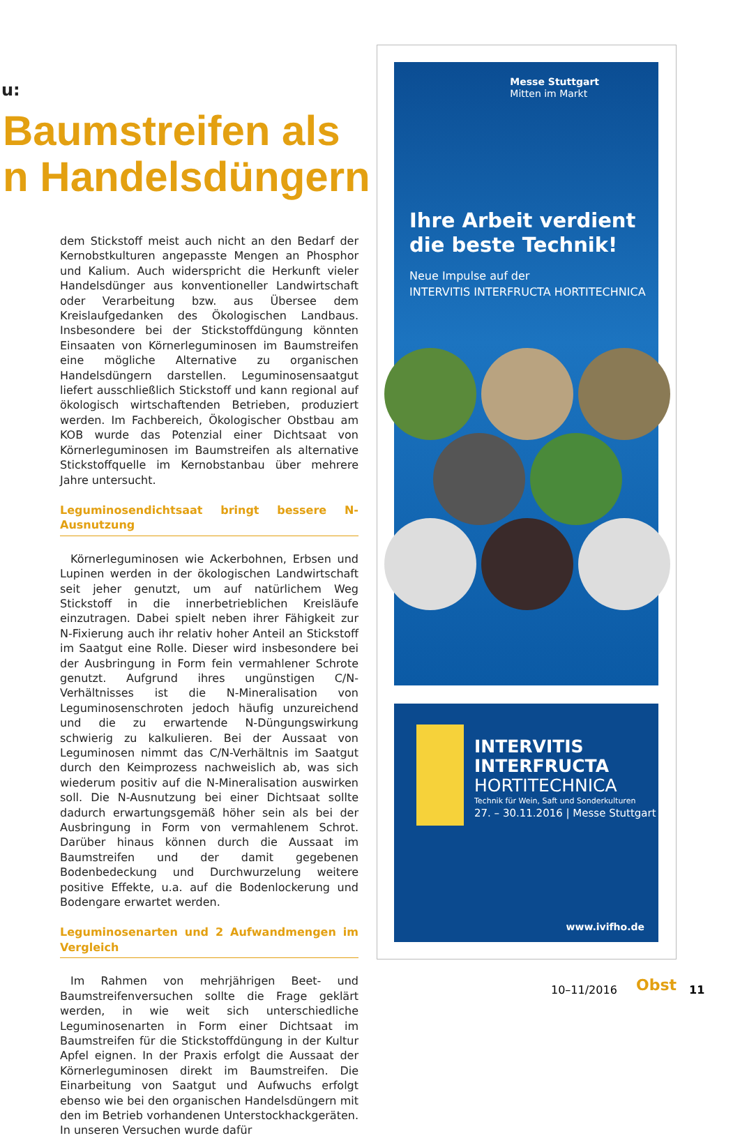u:
Baumstreifen als
n Handelsdüngern
dem Stickstoff meist auch nicht an den Bedarf der Kernobstkulturen angepasste Mengen an Phosphor und Kalium. Auch widerspricht die Herkunft vieler Handelsdünger aus konventioneller Landwirtschaft oder Verarbeitung bzw. aus Übersee dem Kreislaufgedanken des Ökologischen Landbaus. Insbesondere bei der Stickstoffdüngung könnten Einsaaten von Körnerleguminosen im Baumstreifen eine mögliche Alternative zu organischen Handelsdüngern darstellen. Leguminosensaatgut liefert ausschließlich Stickstoff und kann regional auf ökologisch wirtschaftenden Betrieben, produziert werden. Im Fachbereich, Ökologischer Obstbau am KOB wurde das Potenzial einer Dichtsaat von Körnerleguminosen im Baumstreifen als alternative Stickstoffquelle im Kernobstanbau über mehrere Jahre untersucht.
Leguminosendichtsaat bringt bessere N-Ausnutzung
Körnerleguminosen wie Ackerbohnen, Erbsen und Lupinen werden in der ökologischen Landwirtschaft seit jeher genutzt, um auf natürlichem Weg Stickstoff in die innerbetrieblichen Kreisläufe einzutragen. Dabei spielt neben ihrer Fähigkeit zur N-Fixierung auch ihr relativ hoher Anteil an Stickstoff im Saatgut eine Rolle. Dieser wird insbesondere bei der Ausbringung in Form fein vermahlener Schrote genutzt. Aufgrund ihres ungünstigen C/N-Verhältnisses ist die N-Mineralisation von Leguminosenschroten jedoch häufig unzureichend und die zu erwartende N-Düngungswirkung schwierig zu kalkulieren. Bei der Aussaat von Leguminosen nimmt das C/N-Verhältnis im Saatgut durch den Keimprozess nachweislich ab, was sich wiederum positiv auf die N-Mineralisation auswirken soll. Die N-Ausnutzung bei einer Dichtsaat sollte dadurch erwartungsgemäß höher sein als bei der Ausbringung in Form von vermahlenem Schrot. Darüber hinaus können durch die Aussaat im Baumstreifen und der damit gegebenen Bodenbedeckung und Durchwurzelung weitere positive Effekte, u.a. auf die Bodenlockerung und Bodengare erwartet werden.
Leguminosenarten und 2 Aufwandmengen im Vergleich
Im Rahmen von mehrjährigen Beet- und Baumstreifenversuchen sollte die Frage geklärt werden, in wie weit sich unterschiedliche Leguminosenarten in Form einer Dichtsaat im Baumstreifen für die Stickstoffdüngung in der Kultur Apfel eignen. In der Praxis erfolgt die Aussaat der Körnerleguminosen direkt im Baumstreifen. Die Einarbeitung von Saatgut und Aufwuchs erfolgt ebenso wie bei den organischen Handelsdüngern mit den im Betrieb vorhandenen Unterstockhackgeräten. In unseren Versuchen wurde dafür
Messe Stuttgart
Mitten im Markt
Ihre Arbeit verdient
die beste Technik!
Neue Impulse auf der
INTERVITIS INTERFRUCTA HORTITECHNICA
INTERVITIS
INTERFRUCTA
HORTITECHNICA
Technik für Wein, Saft und Sonderkulturen
27. – 30.11.2016 | Messe Stuttgart
www.ivifho.de
10–11/2016 Obst 11